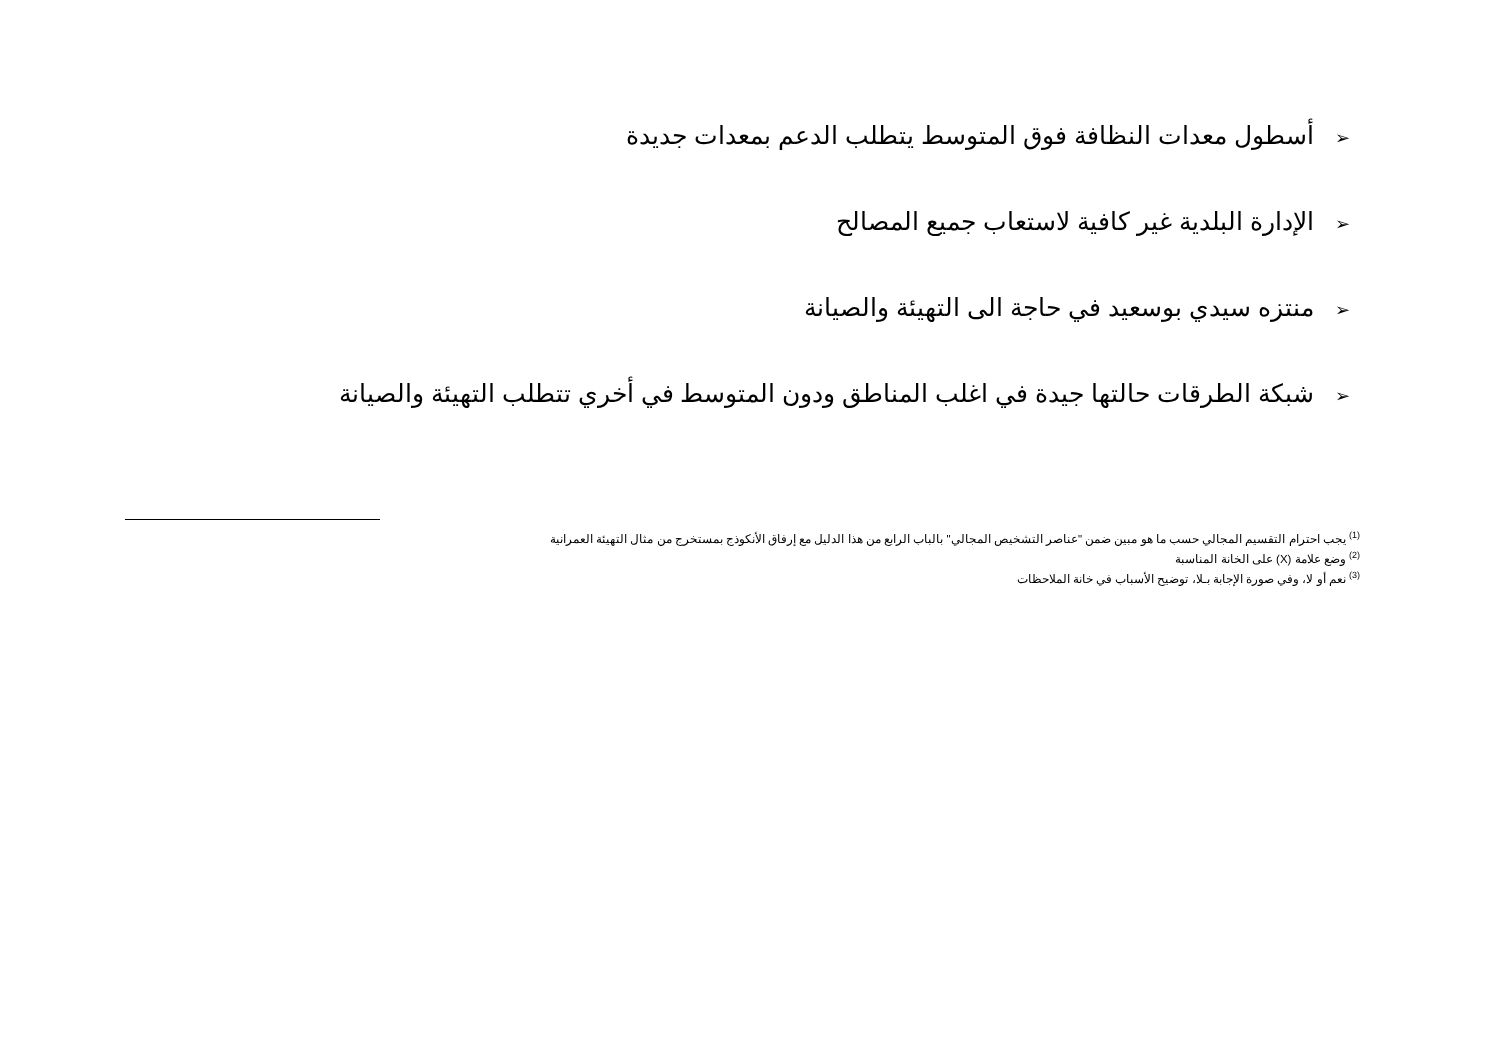➢ أسطول معدات النظافة فوق المتوسط يتطلب الدعم بمعدات جديدة
➢ الإدارة البلدية غير كافية لاستعاب جميع المصالح
➢ منتزه سيدي بوسعيد في حاجة الى التهيئة والصيانة
➢ شبكة الطرقات حالتها جيدة في اغلب المناطق ودون المتوسط في أخري تتطلب التهيئة والصيانة
<sup>(1)</sup> يجب احترام التقسيم المجالي حسب ما هو مبين ضمن "عناصر التشخيص المجالي" بالباب الرابع من هذا الدليل مع إرفاق الأنكوذج بمستخرج من مثال التهيئة العمرانية
<sup>(2)</sup> وضع علامة (X) على الخانة المناسبة
<sup>(3)</sup> نعم أو لا، وفي صورة الإجابة بـلا، توضيح الأسباب في خانة الملاحظات